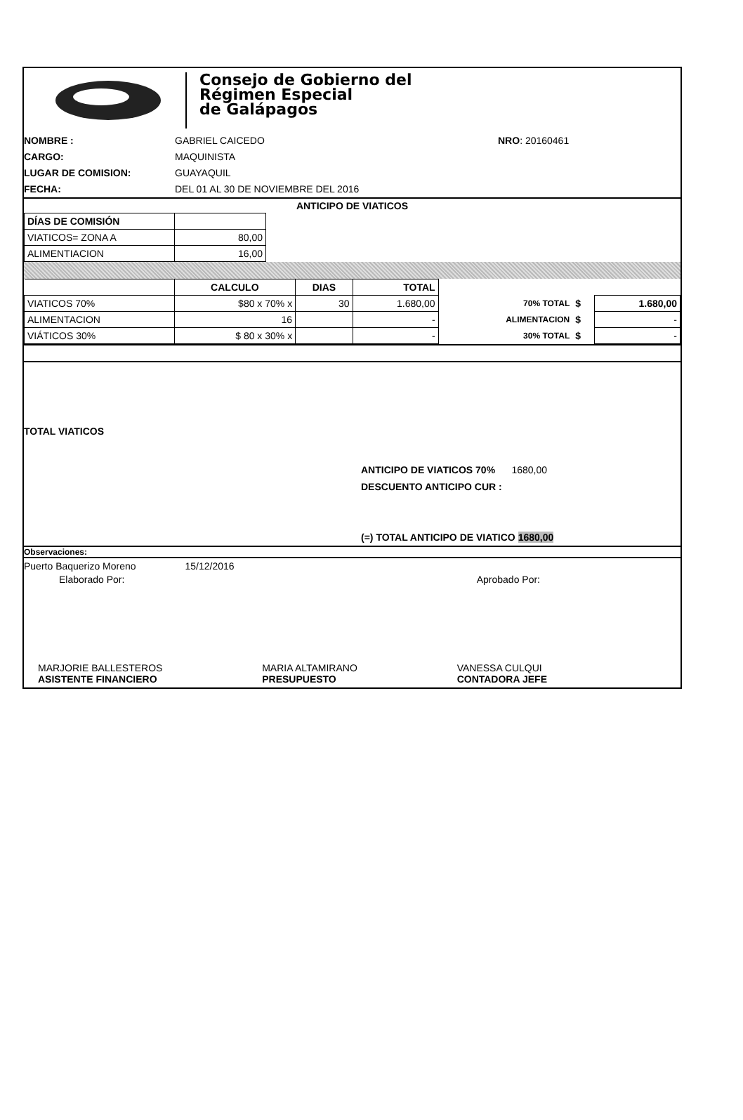Consejo de Gobierno del
Régimen Especial
de Galápagos
NOMBRE : GABRIEL CAICEDO NRO: 20160461 CARGO: MAQUINISTA LUGAR DE COMISION: GUAYAQUIL FECHA: DEL 01 AL 30 DE NOVIEMBRE DEL 2016
ANTICIPO DE VIATICOS
| DÍAS DE COMISIÓN | |
| VIATICOS= ZONA A | 80,00 |
| ALIMENTIACION | 16,00 |
| | CALCULO | DIAS | TOTAL | | | |
| --- | --- | --- | --- | --- | --- | --- |
| VIATICOS 70% | $80 x 70% x | 30 | 1.680,00 | 70% TOTAL | $ | 1.680,00 |
| ALIMENTACION | 16 | | - | ALIMENTACION | $ | - |
| VIÁTICOS 30% | $ 80 x 30% x | | - | 30% TOTAL | $ | - |
TOTAL VIATICOS
ANTICIPO DE VIATICOS 70% 1680,00
DESCUENTO ANTICIPO CUR :
(=) TOTAL ANTICIPO DE VIATICO 1680,00
Observaciones:
Puerto Baquerizo Moreno 15/12/2016
Elaborado Por: Aprobado Por:
MARJORIE BALLESTEROS
ASISTENTE FINANCIERO
MARIA ALTAMIRANO
PRESUPUESTO
VANESSA CULQUI
CONTADORA JEFE